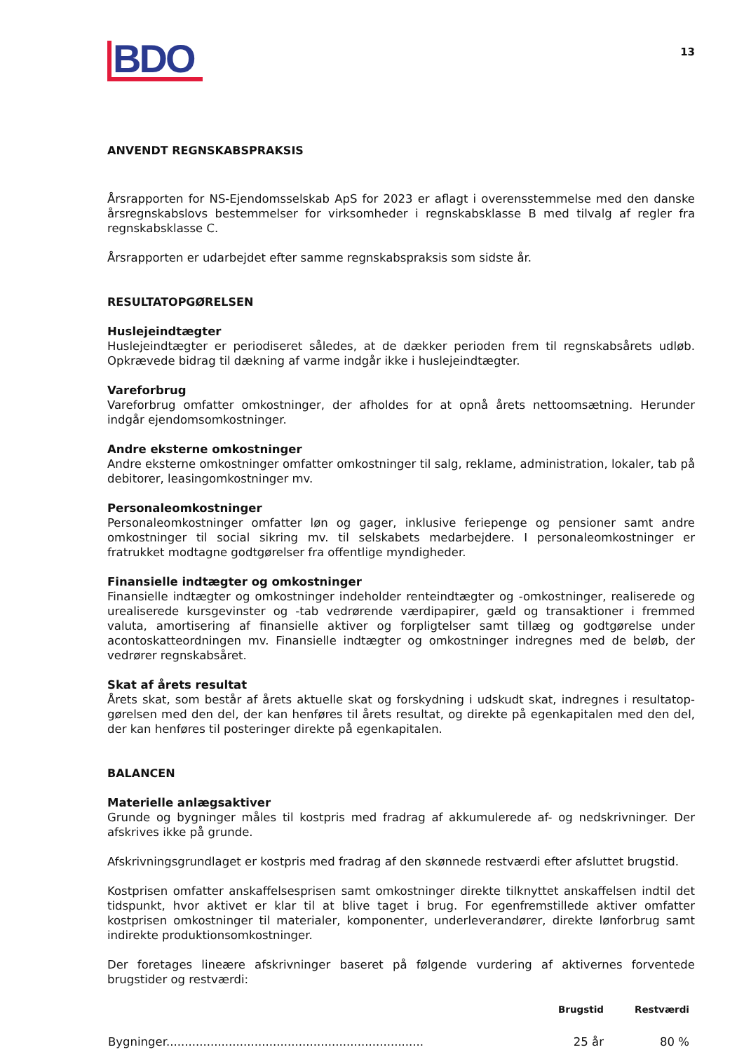BDO
13
ANVENDT REGNSKABSPRAKSIS
Årsrapporten for NS-Ejendomsselskab ApS for 2023 er aflagt i overensstemmelse med den danske års­regnskabslovs bestemmelser for virksomheder i regnskabsklasse B med tilvalg af regler fra regnskabs­klasse C.
Årsrapporten er udarbejdet efter samme regnskabspraksis som sidste år.
RESULTATOPGØRELSEN
Huslejeindtægter
Huslejeindtægter er periodiseret således, at de dækker perioden frem til regnskabsårets udløb. Opkræ­vede bidrag til dækning af varme indgår ikke i huslejeindtægter.
Vareforbrug
Vareforbrug omfatter omkostninger, der afholdes for at opnå årets nettoomsætning. Herunder indgår ejendomsomkostninger.
Andre eksterne omkostninger
Andre eksterne omkostninger omfatter omkostninger til salg, reklame, administration, lokaler, tab på debitorer, leasingomkostninger mv.
Personaleomkostninger
Personaleomkostninger omfatter løn og gager, inklusive feriepenge og pensioner samt andre omkost­ninger til social sikring mv. til selskabets medarbejdere. I personaleomkostninger er fratrukket mod­tagne godtgørelser fra offentlige myndigheder.
Finansielle indtægter og omkostninger
Finansielle indtægter og omkostninger indeholder renteindtægter og -omkostninger, realiserede og urealiserede kursgevinster og -tab vedrørende værdipapirer, gæld og transaktioner i fremmed valuta, amortisering af finansielle aktiver og forpligtelser samt tillæg og godtgørelse under acontoskatteord­ningen mv. Finansielle indtægter og omkostninger indregnes med de beløb, der vedrører regnskabsåret.
Skat af årets resultat
Årets skat, som består af årets aktuelle skat og forskydning i udskudt skat, indregnes i resultatop­gørelsen med den del, der kan henføres til årets resultat, og direkte på egenkapitalen med den del, der kan henføres til posteringer direkte på egenkapitalen.
BALANCEN
Materielle anlægsaktiver
Grunde og bygninger måles til kostpris med fradrag af akkumulerede af- og nedskrivninger. Der afskrives ikke på grunde.
Afskrivningsgrundlaget er kostpris med fradrag af den skønnede restværdi efter afsluttet brugstid.
Kostprisen omfatter anskaffelsesprisen samt omkostninger direkte tilknyttet anskaffelsen indtil det tidspunkt, hvor aktivet er klar til at blive taget i brug. For egenfremstillede aktiver omfatter kostprisen omkostninger til materialer, komponenter, underleverandører, direkte lønforbrug samt indirekte produktionsomkostninger.
Der foretages lineære afskrivninger baseret på følgende vurdering af aktivernes forventede brugstider og restværdi:
| | Brugstid | Restværdi |
| --- | --- | --- |
| Bygninger...................................................................... | 25 år | 80 % |